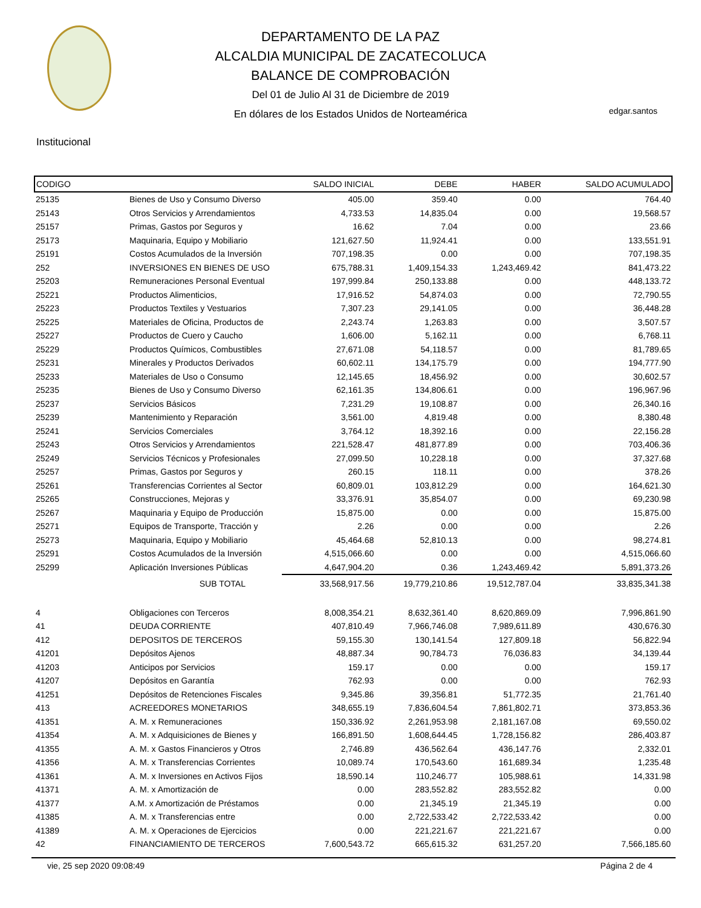DEPARTAMENTO DE LA PAZ
ALCALDIA MUNICIPAL DE ZACATECOLUCA
BALANCE DE COMPROBACIÓN
Del 01 de Julio Al 31 de Diciembre de 2019
En dólares de los Estados Unidos de Norteamérica
edgar.santos
Institucional
| CODIGO | | SALDO INICIAL | DEBE | HABER | SALDO ACUMULADO |
| --- | --- | --- | --- | --- | --- |
| 25135 | Bienes de Uso y Consumo Diverso | 405.00 | 359.40 | 0.00 | 764.40 |
| 25143 | Otros Servicios y Arrendamientos | 4,733.53 | 14,835.04 | 0.00 | 19,568.57 |
| 25157 | Primas, Gastos por Seguros y | 16.62 | 7.04 | 0.00 | 23.66 |
| 25173 | Maquinaria, Equipo y Mobiliario | 121,627.50 | 11,924.41 | 0.00 | 133,551.91 |
| 25191 | Costos Acumulados de la Inversión | 707,198.35 | 0.00 | 0.00 | 707,198.35 |
| 252 | INVERSIONES EN BIENES DE USO | 675,788.31 | 1,409,154.33 | 1,243,469.42 | 841,473.22 |
| 25203 | Remuneraciones Personal Eventual | 197,999.84 | 250,133.88 | 0.00 | 448,133.72 |
| 25221 | Productos Alimenticios, | 17,916.52 | 54,874.03 | 0.00 | 72,790.55 |
| 25223 | Productos Textiles y Vestuarios | 7,307.23 | 29,141.05 | 0.00 | 36,448.28 |
| 25225 | Materiales de Oficina, Productos de | 2,243.74 | 1,263.83 | 0.00 | 3,507.57 |
| 25227 | Productos de Cuero y Caucho | 1,606.00 | 5,162.11 | 0.00 | 6,768.11 |
| 25229 | Productos Químicos, Combustibles | 27,671.08 | 54,118.57 | 0.00 | 81,789.65 |
| 25231 | Minerales y Productos Derivados | 60,602.11 | 134,175.79 | 0.00 | 194,777.90 |
| 25233 | Materiales de Uso o Consumo | 12,145.65 | 18,456.92 | 0.00 | 30,602.57 |
| 25235 | Bienes de Uso y Consumo Diverso | 62,161.35 | 134,806.61 | 0.00 | 196,967.96 |
| 25237 | Servicios Básicos | 7,231.29 | 19,108.87 | 0.00 | 26,340.16 |
| 25239 | Mantenimiento y Reparación | 3,561.00 | 4,819.48 | 0.00 | 8,380.48 |
| 25241 | Servicios Comerciales | 3,764.12 | 18,392.16 | 0.00 | 22,156.28 |
| 25243 | Otros Servicios y Arrendamientos | 221,528.47 | 481,877.89 | 0.00 | 703,406.36 |
| 25249 | Servicios Técnicos y Profesionales | 27,099.50 | 10,228.18 | 0.00 | 37,327.68 |
| 25257 | Primas, Gastos por Seguros y | 260.15 | 118.11 | 0.00 | 378.26 |
| 25261 | Transferencias Corrientes al Sector | 60,809.01 | 103,812.29 | 0.00 | 164,621.30 |
| 25265 | Construcciones, Mejoras y | 33,376.91 | 35,854.07 | 0.00 | 69,230.98 |
| 25267 | Maquinaria y Equipo de Producción | 15,875.00 | 0.00 | 0.00 | 15,875.00 |
| 25271 | Equipos de Transporte, Tracción y | 2.26 | 0.00 | 0.00 | 2.26 |
| 25273 | Maquinaria, Equipo y Mobiliario | 45,464.68 | 52,810.13 | 0.00 | 98,274.81 |
| 25291 | Costos Acumulados de la Inversión | 4,515,066.60 | 0.00 | 0.00 | 4,515,066.60 |
| 25299 | Aplicación Inversiones Públicas | 4,647,904.20 | 0.36 | 1,243,469.42 | 5,891,373.26 |
| | SUB TOTAL | 33,568,917.56 | 19,779,210.86 | 19,512,787.04 | 33,835,341.38 |
| 4 | Obligaciones con Terceros | 8,008,354.21 | 8,632,361.40 | 8,620,869.09 | 7,996,861.90 |
| 41 | DEUDA CORRIENTE | 407,810.49 | 7,966,746.08 | 7,989,611.89 | 430,676.30 |
| 412 | DEPOSITOS DE TERCEROS | 59,155.30 | 130,141.54 | 127,809.18 | 56,822.94 |
| 41201 | Depósitos Ajenos | 48,887.34 | 90,784.73 | 76,036.83 | 34,139.44 |
| 41203 | Anticipos por Servicios | 159.17 | 0.00 | 0.00 | 159.17 |
| 41207 | Depósitos en Garantía | 762.93 | 0.00 | 0.00 | 762.93 |
| 41251 | Depósitos de Retenciones Fiscales | 9,345.86 | 39,356.81 | 51,772.35 | 21,761.40 |
| 413 | ACREEDORES MONETARIOS | 348,655.19 | 7,836,604.54 | 7,861,802.71 | 373,853.36 |
| 41351 | A. M. x Remuneraciones | 150,336.92 | 2,261,953.98 | 2,181,167.08 | 69,550.02 |
| 41354 | A. M. x Adquisiciones de Bienes y | 166,891.50 | 1,608,644.45 | 1,728,156.82 | 286,403.87 |
| 41355 | A. M. x Gastos Financieros y Otros | 2,746.89 | 436,562.64 | 436,147.76 | 2,332.01 |
| 41356 | A. M. x Transferencias Corrientes | 10,089.74 | 170,543.60 | 161,689.34 | 1,235.48 |
| 41361 | A. M. x Inversiones en Activos Fijos | 18,590.14 | 110,246.77 | 105,988.61 | 14,331.98 |
| 41371 | A. M. x Amortización de | 0.00 | 283,552.82 | 283,552.82 | 0.00 |
| 41377 | A.M. x Amortización de Préstamos | 0.00 | 21,345.19 | 21,345.19 | 0.00 |
| 41385 | A. M. x Transferencias entre | 0.00 | 2,722,533.42 | 2,722,533.42 | 0.00 |
| 41389 | A. M. x Operaciones de Ejercicios | 0.00 | 221,221.67 | 221,221.67 | 0.00 |
| 42 | FINANCIAMIENTO DE TERCEROS | 7,600,543.72 | 665,615.32 | 631,257.20 | 7,566,185.60 |
vie, 25 sep 2020 09:08:49 Página 2 de 4